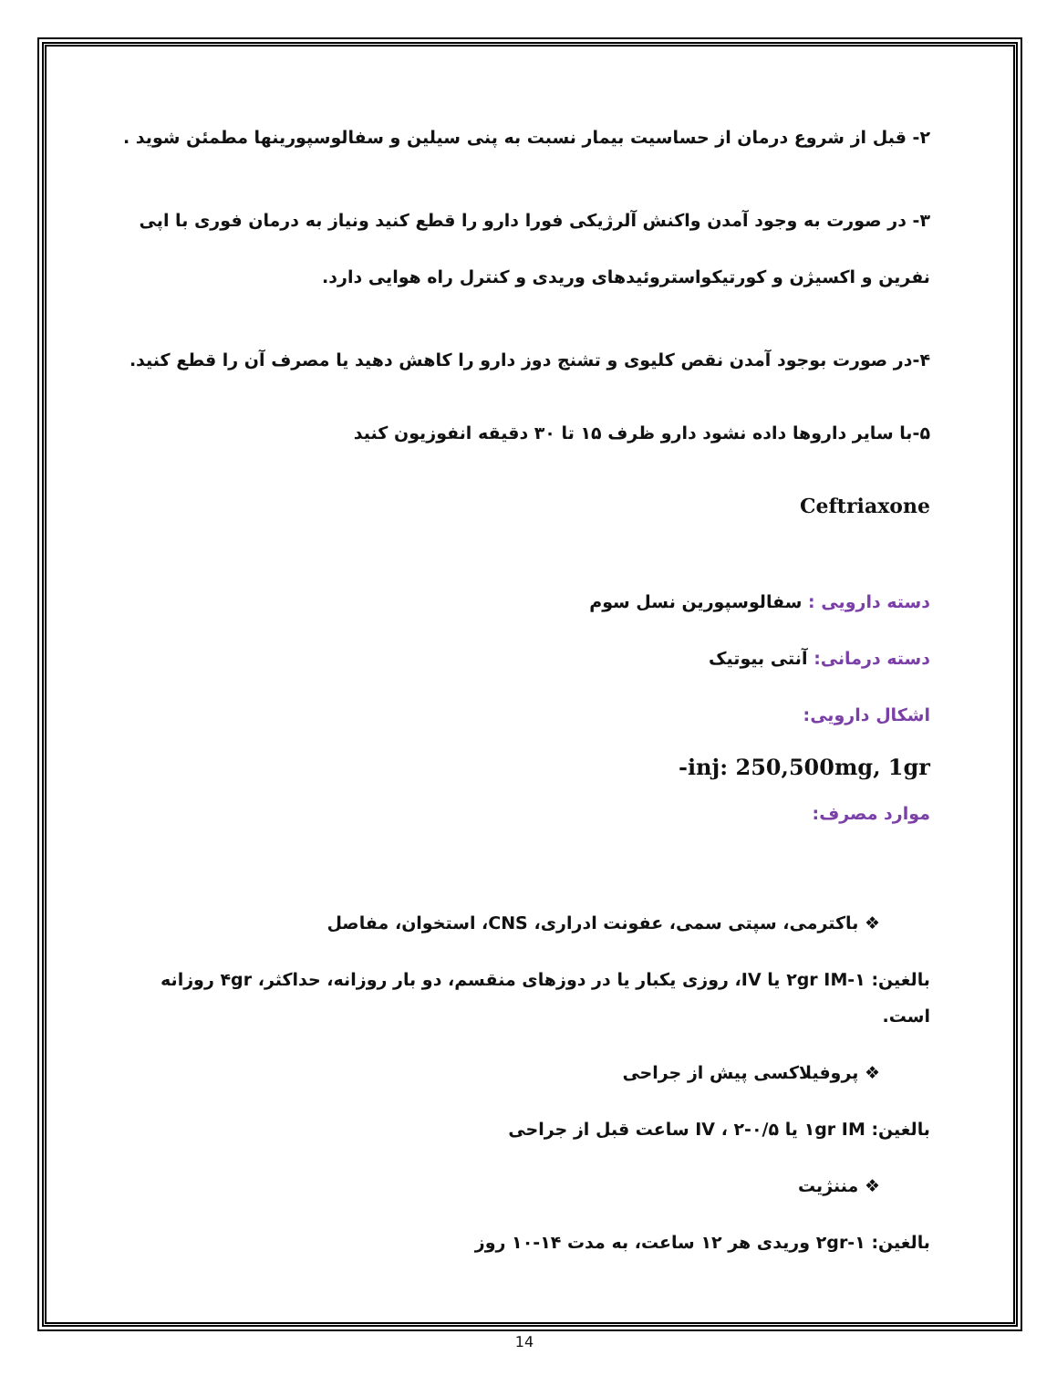۲- قبل از شروع درمان از حساسیت بیمار نسبت به پنی سیلین و سفالوسپورینها مطمئن شوید .
۳- در صورت به وجود آمدن واکنش آلرژیکی فورا دارو را قطع کنید ونیاز به درمان فوری با اپی نفرین و اکسیژن و کورتیکواستروئیدهای وریدی و کنترل راه هوایی دارد.
۴-در صورت بوجود آمدن نقص کلیوی و تشنج دوز دارو را کاهش دهید یا مصرف آن را قطع کنید.
۵-با سایر داروها داده نشود دارو ظرف ۱۵ تا ۳۰ دقیقه انفوزیون کنید
Ceftriaxone
دسته دارویی : سفالوسپورین نسل سوم
دسته درمانی: آنتی بیوتیک
اشکال دارویی:
-inj: 250,500mg, 1gr
موارد مصرف:
❖ باکترمی، سپتی سمی، عفونت ادراری، CNS، استخوان، مفاصل
بالغین: ۱-۲gr IM یا IV، روزی یکبار یا در دوزهای منقسم، دو بار روزانه، حداکثر، ۴gr روزانه است.
❖ پروفیلاکسی پیش از جراحی
بالغین: ۱gr IM یا IV ، ۲-۰/۵ ساعت قبل از جراحی
❖ مننژیت
بالغین: ۱-۲gr وریدی هر ۱۲ ساعت، به مدت ۱۴-۱۰ روز
14